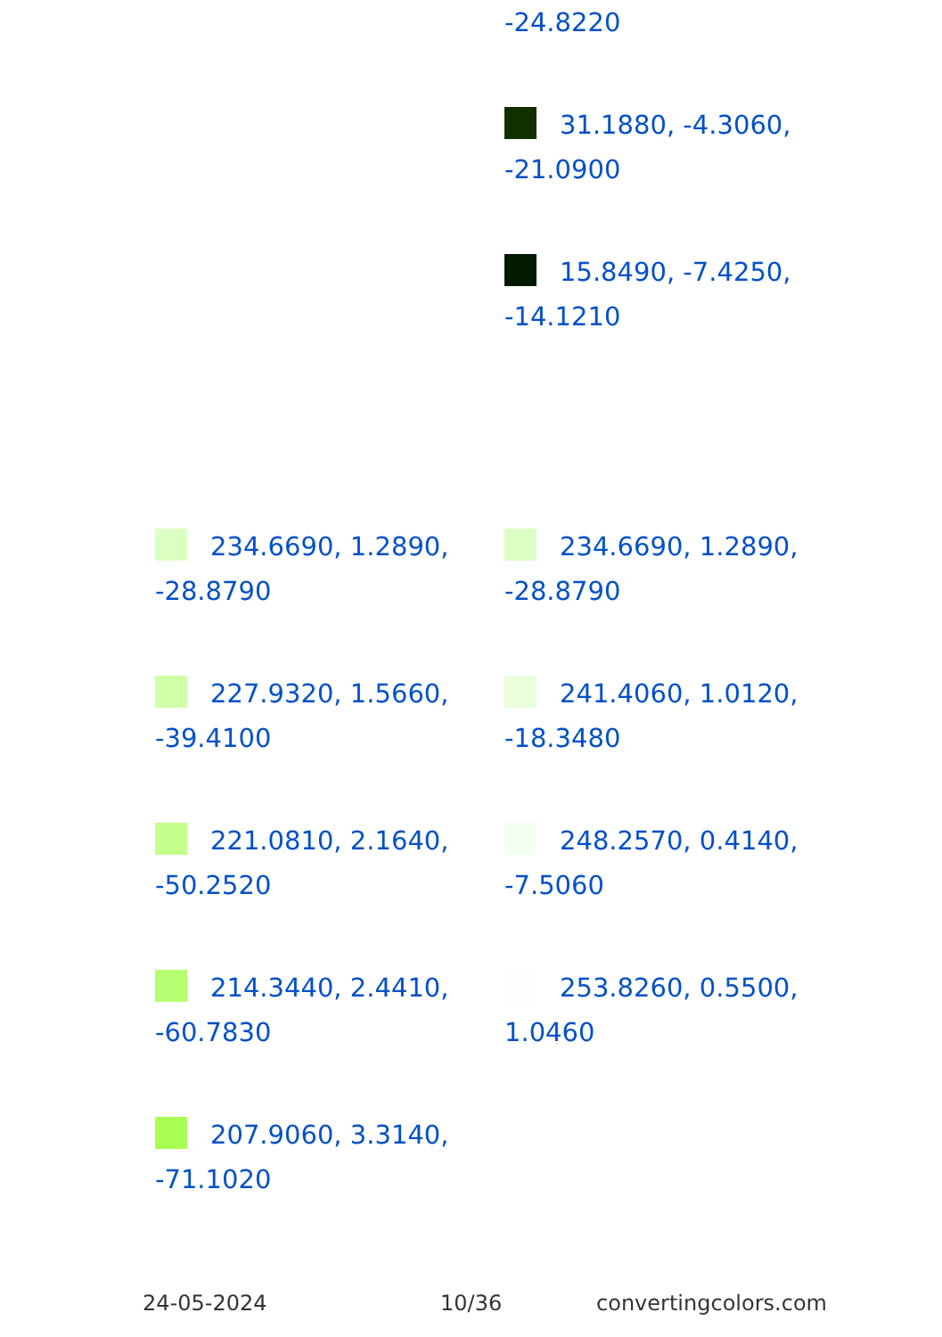-24.8220
31.1880, -4.3060, -21.0900
15.8490, -7.4250, -14.1210
234.6690, 1.2890, -28.8790
227.9320, 1.5660, -39.4100
221.0810, 2.1640, -50.2520
214.3440, 2.4410, -60.7830
207.9060, 3.3140, -71.1020
234.6690, 1.2890, -28.8790
241.4060, 1.0120, -18.3480
248.2570, 0.4140, -7.5060
253.8260, 0.5500, 1.0460
24-05-2024 10/36 convertingcolors.com